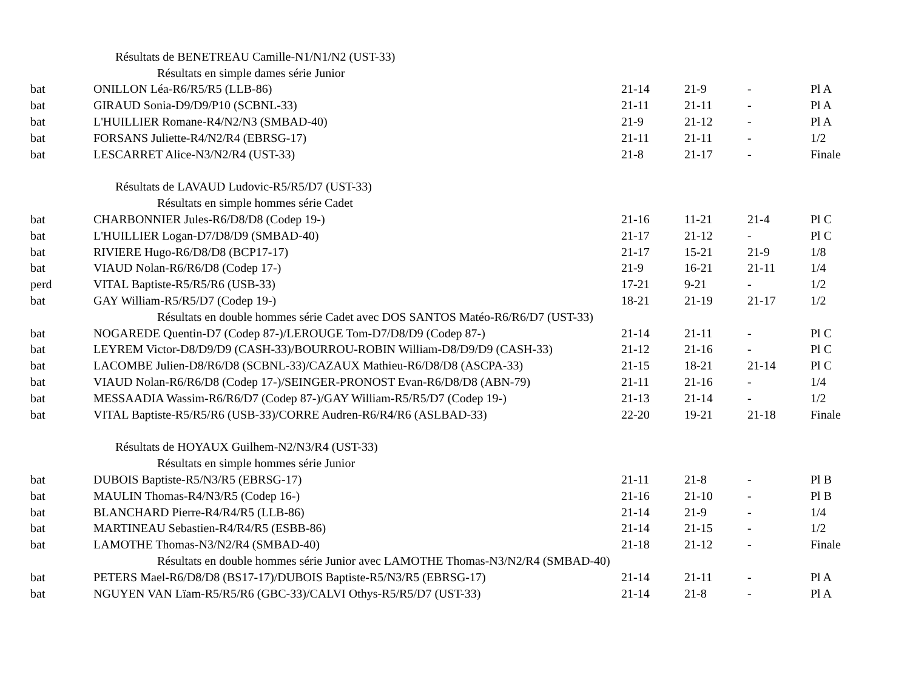| Résultats de BENETREAU Camille-N1/N1/N2 (UST-33) | | | | | |
| Résultats en simple dames série Junior | | | | | |
| bat | ONILLON Léa-R6/R5/R5 (LLB-86) | 21-14 | 21-9 | - | Pl A |
| bat | GIRAUD Sonia-D9/D9/P10 (SCBNL-33) | 21-11 | 21-11 | - | Pl A |
| bat | L'HUILLIER Romane-R4/N2/N3 (SMBAD-40) | 21-9 | 21-12 | - | Pl A |
| bat | FORSANS Juliette-R4/N2/R4 (EBRSG-17) | 21-11 | 21-11 | - | 1/2 |
| bat | LESCARRET Alice-N3/N2/R4 (UST-33) | 21-8 | 21-17 | - | Finale |
| Résultats de LAVAUD Ludovic-R5/R5/D7 (UST-33) | | | | | |
| Résultats en simple hommes série Cadet | | | | | |
| bat | CHARBONNIER Jules-R6/D8/D8 (Codep 19-) | 21-16 | 11-21 | 21-4 | Pl C |
| bat | L'HUILLIER Logan-D7/D8/D9 (SMBAD-40) | 21-17 | 21-12 | - | Pl C |
| bat | RIVIERE Hugo-R6/D8/D8 (BCP17-17) | 21-17 | 15-21 | 21-9 | 1/8 |
| bat | VIAUD Nolan-R6/R6/D8 (Codep 17-) | 21-9 | 16-21 | 21-11 | 1/4 |
| perd | VITAL Baptiste-R5/R5/R6 (USB-33) | 17-21 | 9-21 | - | 1/2 |
| bat | GAY William-R5/R5/D7 (Codep 19-) | 18-21 | 21-19 | 21-17 | 1/2 |
| Résultats en double hommes série Cadet avec DOS SANTOS Matéo-R6/R6/D7 (UST-33) | | | | | |
| bat | NOGAREDE Quentin-D7 (Codep 87-)/LEROUGE Tom-D7/D8/D9 (Codep 87-) | 21-14 | 21-11 | - | Pl C |
| bat | LEYREM Victor-D8/D9/D9 (CASH-33)/BOURROU-ROBIN William-D8/D9/D9 (CASH-33) | 21-12 | 21-16 | - | Pl C |
| bat | LACOMBE Julien-D8/R6/D8 (SCBNL-33)/CAZAUX Mathieu-R6/D8/D8 (ASCPA-33) | 21-15 | 18-21 | 21-14 | Pl C |
| bat | VIAUD Nolan-R6/R6/D8 (Codep 17-)/SEINGER-PRONOST Evan-R6/D8/D8 (ABN-79) | 21-11 | 21-16 | - | 1/4 |
| bat | MESSAADIA Wassim-R6/R6/D7 (Codep 87-)/GAY William-R5/R5/D7 (Codep 19-) | 21-13 | 21-14 | - | 1/2 |
| bat | VITAL Baptiste-R5/R5/R6 (USB-33)/CORRE Audren-R6/R4/R6 (ASLBAD-33) | 22-20 | 19-21 | 21-18 | Finale |
| Résultats de HOYAUX Guilhem-N2/N3/R4 (UST-33) | | | | | |
| Résultats en simple hommes série Junior | | | | | |
| bat | DUBOIS Baptiste-R5/N3/R5 (EBRSG-17) | 21-11 | 21-8 | - | Pl B |
| bat | MAULIN Thomas-R4/N3/R5 (Codep 16-) | 21-16 | 21-10 | - | Pl B |
| bat | BLANCHARD Pierre-R4/R4/R5 (LLB-86) | 21-14 | 21-9 | - | 1/4 |
| bat | MARTINEAU Sebastien-R4/R4/R5 (ESBB-86) | 21-14 | 21-15 | - | 1/2 |
| bat | LAMOTHE Thomas-N3/N2/R4 (SMBAD-40) | 21-18 | 21-12 | - | Finale |
| Résultats en double hommes série Junior avec LAMOTHE Thomas-N3/N2/R4 (SMBAD-40) | | | | | |
| bat | PETERS Mael-R6/D8/D8 (BS17-17)/DUBOIS Baptiste-R5/N3/R5 (EBRSG-17) | 21-14 | 21-11 | - | Pl A |
| bat | NGUYEN VAN Lïam-R5/R5/R6 (GBC-33)/CALVI Othys-R5/R5/D7 (UST-33) | 21-14 | 21-8 | - | Pl A |